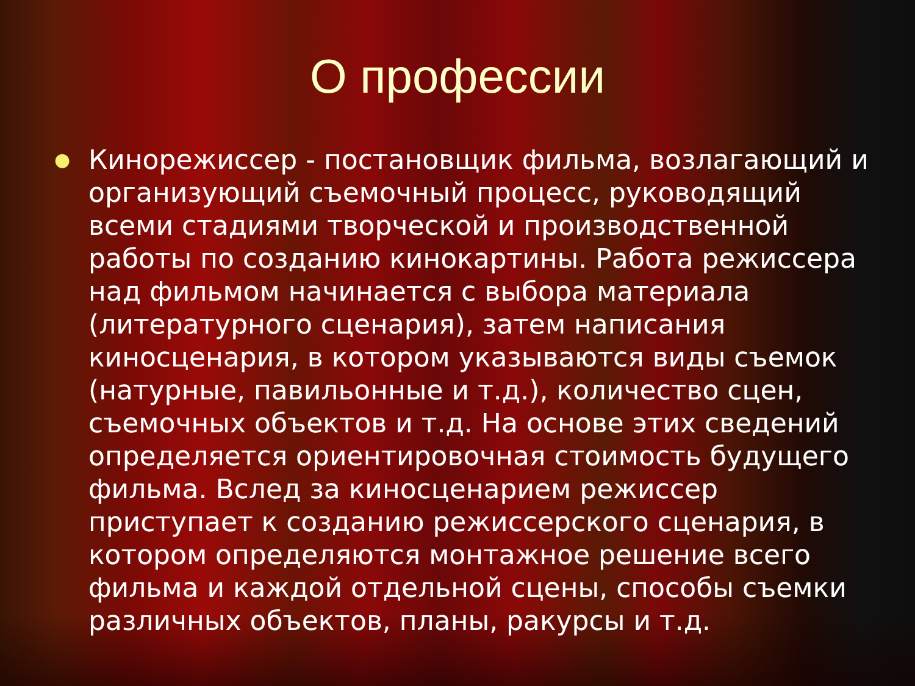О профессии
● Кинорежиссер - постановщик фильма, возлагающий и организующий съемочный процесс, руководящий всеми стадиями творческой и производственной работы по созданию кинокартины. Работа режиссера над фильмом начинается с выбора материала (литературного сценария), затем написания киносценария, в котором указываются виды съемок (натурные, павильонные и т.д.), количество сцен, съемочных объектов и т.д. На основе этих сведений определяется ориентировочная стоимость будущего фильма. Вслед за киносценарием режиссер приступает к созданию режиссерского сценария, в котором определяются монтажное решение всего фильма и каждой отдельной сцены, способы съемки различных объектов, планы, ракурсы и т.д.